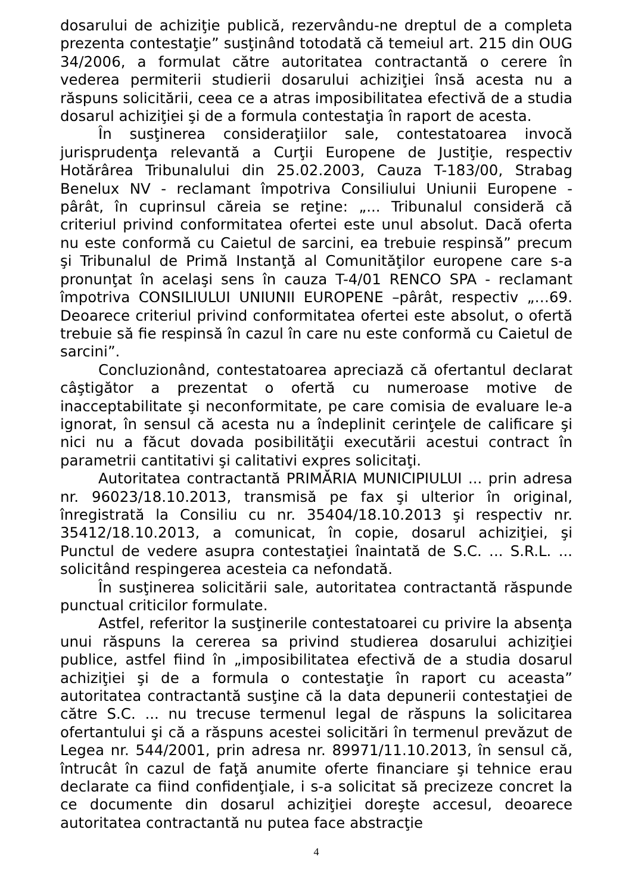dosarului de achiziţie publică, rezervându-ne dreptul de a completa prezenta contestaţie” susţinând totodată că temeiul art. 215 din OUG 34/2006, a formulat către autoritatea contractantă o cerere în vederea permiterii studierii dosarului achiziţiei însă acesta nu a răspuns solicitării, ceea ce a atras imposibilitatea efectivă de a studia dosarul achiziţiei şi de a formula contestaţia în raport de acesta.
În susţinerea consideraţiilor sale, contestatoarea invocă jurisprudenţa relevantă a Curţii Europene de Justiţie, respectiv Hotărârea Tribunalului din 25.02.2003, Cauza T-183/00, Strabag Benelux NV - reclamant împotriva Consiliului Uniunii Europene - pârât, în cuprinsul căreia se reţine: „... Tribunalul consideră că criteriul privind conformitatea ofertei este unul absolut. Dacă oferta nu este conformă cu Caietul de sarcini, ea trebuie respinsă” precum şi Tribunalul de Primă Instanţă al Comunităţilor europene care s-a pronunţat în acelaşi sens în cauza T-4/01 RENCO SPA - reclamant împotriva CONSILIULUI UNIUNII EUROPENE –pârât, respectiv „…69. Deoarece criteriul privind conformitatea ofertei este absolut, o ofertă trebuie să fie respinsă în cazul în care nu este conformă cu Caietul de sarcini”.
Concluzionând, contestatoarea apreciază că ofertantul declarat câştigător a prezentat o ofertă cu numeroase motive de inacceptabilitate şi neconformitate, pe care comisia de evaluare le-a ignorat, în sensul că acesta nu a îndeplinit cerinţele de calificare şi nici nu a făcut dovada posibilităţii executării acestui contract în parametrii cantitativi şi calitativi expres solicitaţi.
Autoritatea contractantă PRIMĂRIA MUNICIPIULUI ... prin adresa nr. 96023/18.10.2013, transmisă pe fax şi ulterior în original, înregistrată la Consiliu cu nr. 35404/18.10.2013 şi respectiv nr. 35412/18.10.2013, a comunicat, în copie, dosarul achiziţiei, şi Punctul de vedere asupra contestaţiei înaintată de S.C. ... S.R.L. ... solicitând respingerea acesteia ca nefondată.
În susţinerea solicitării sale, autoritatea contractantă răspunde punctual criticilor formulate.
Astfel, referitor la susţinerile contestatoarei cu privire la absenţa unui răspuns la cererea sa privind studierea dosarului achiziţiei publice, astfel fiind în „imposibilitatea efectivă de a studia dosarul achiziţiei şi de a formula o contestaţie în raport cu aceasta” autoritatea contractantă susţine că la data depunerii contestaţiei de către S.C. ... nu trecuse termenul legal de răspuns la solicitarea ofertantului şi că a răspuns acestei solicitări în termenul prevăzut de Legea nr. 544/2001, prin adresa nr. 89971/11.10.2013, în sensul că, întrucât în cazul de faţă anumite oferte financiare şi tehnice erau declarate ca fiind confidenţiale, i s-a solicitat să precizeze concret la ce documente din dosarul achiziţiei doreşte accesul, deoarece autoritatea contractantă nu putea face abstracţie
4